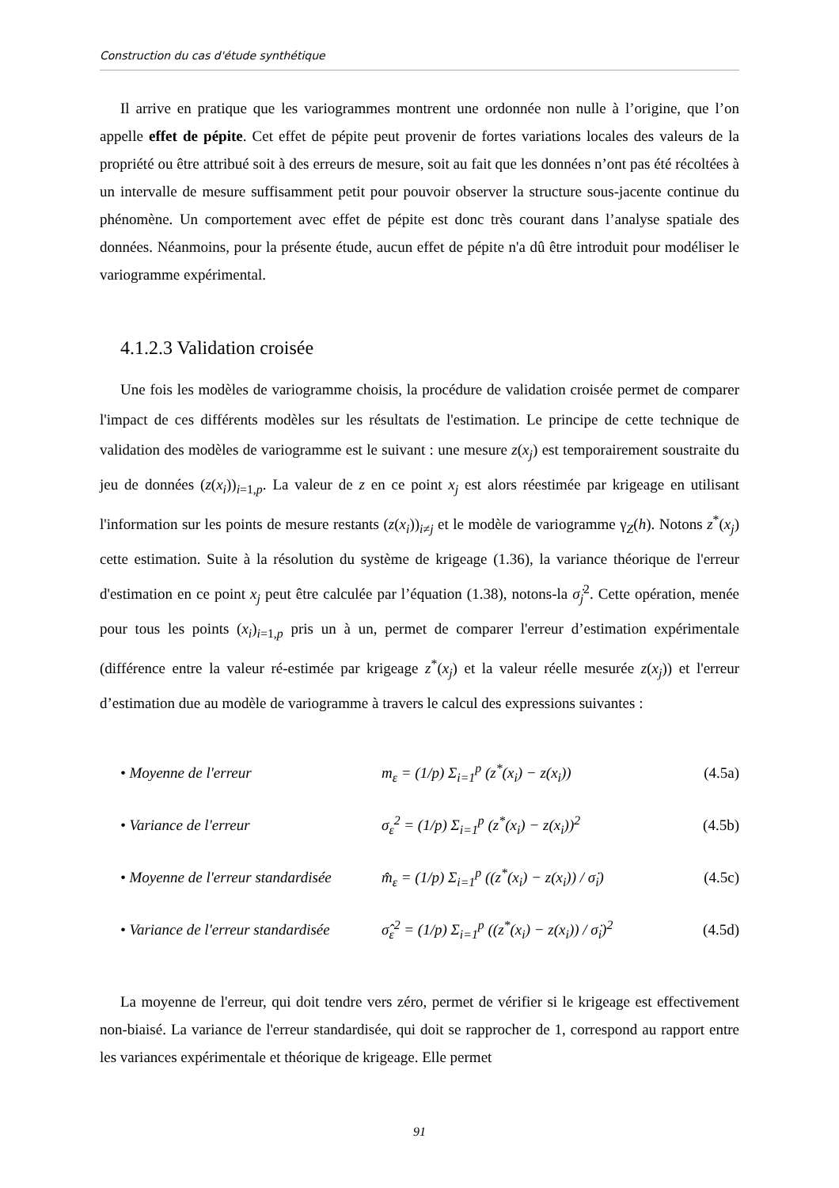Construction du cas d'étude synthétique
Il arrive en pratique que les variogrammes montrent une ordonnée non nulle à l’origine, que l’on appelle effet de pépite. Cet effet de pépite peut provenir de fortes variations locales des valeurs de la propriété ou être attribué soit à des erreurs de mesure, soit au fait que les données n’ont pas été récoltées à un intervalle de mesure suffisamment petit pour pouvoir observer la structure sous-jacente continue du phénomène. Un comportement avec effet de pépite est donc très courant dans l’analyse spatiale des données. Néanmoins, pour la présente étude, aucun effet de pépite n'a dû être introduit pour modéliser le variogramme expérimental.
4.1.2.3 Validation croisée
Une fois les modèles de variogramme choisis, la procédure de validation croisée permet de comparer l'impact de ces différents modèles sur les résultats de l'estimation. Le principe de cette technique de validation des modèles de variogramme est le suivant : une mesure z(x<sub>j</sub>) est temporairement soustraite du jeu de données (z(x<sub>i</sub>))<sub>i=1,p</sub>. La valeur de z en ce point x<sub>j</sub> est alors réestimée par krigeage en utilisant l'information sur les points de mesure restants (z(x<sub>i</sub>))<sub>i≠j</sub> et le modèle de variogramme γ<sub>Z</sub>(h). Notons z<sup>*</sup>(x<sub>j</sub>) cette estimation. Suite à la résolution du système de krigeage (1.36), la variance théorique de l'erreur d'estimation en ce point x<sub>j</sub> peut être calculée par l’équation (1.38), notons-la σ̇<sub>j</sub><sup>2</sup>. Cette opération, menée pour tous les points (x<sub>i</sub>)<sub>i=1,p</sub> pris un à un, permet de comparer l'erreur d’estimation expérimentale (différence entre la valeur ré-estimée par krigeage z<sup>*</sup>(x<sub>j</sub>) et la valeur réelle mesurée z(x<sub>j</sub>)) et l'erreur d’estimation due au modèle de variogramme à travers le calcul des expressions suivantes :
• Moyenne de l'erreur m<sub>ε</sub> = (1/p) Σ<sub>i=1</sub><sup>p</sup> (z<sup>*</sup>(x<sub>i</sub>) − z(x<sub>i</sub>)) (4.5a)
• Variance de l'erreur σ<sub>ε</sub><sup>2</sup> = (1/p) Σ<sub>i=1</sub><sup>p</sup> (z<sup>*</sup>(x<sub>i</sub>) − z(x<sub>i</sub>))<sup>2</sup> (4.5b)
• Moyenne de l'erreur standardisée m̂<sub>ε</sub> = (1/p) Σ<sub>i=1</sub><sup>p</sup> ((z<sup>*</sup>(x<sub>i</sub>) − z(x<sub>i</sub>)) / σ̇<sub>i</sub>) (4.5c)
• Variance de l'erreur standardisée σ̂<sub>ε</sub><sup>2</sup> = (1/p) Σ<sub>i=1</sub><sup>p</sup> ((z<sup>*</sup>(x<sub>i</sub>) − z(x<sub>i</sub>)) / σ̇<sub>i</sub>)<sup>2</sup> (4.5d)
La moyenne de l'erreur, qui doit tendre vers zéro, permet de vérifier si le krigeage est effectivement non-biaisé. La variance de l'erreur standardisée, qui doit se rapprocher de 1, correspond au rapport entre les variances expérimentale et théorique de krigeage. Elle permet
91